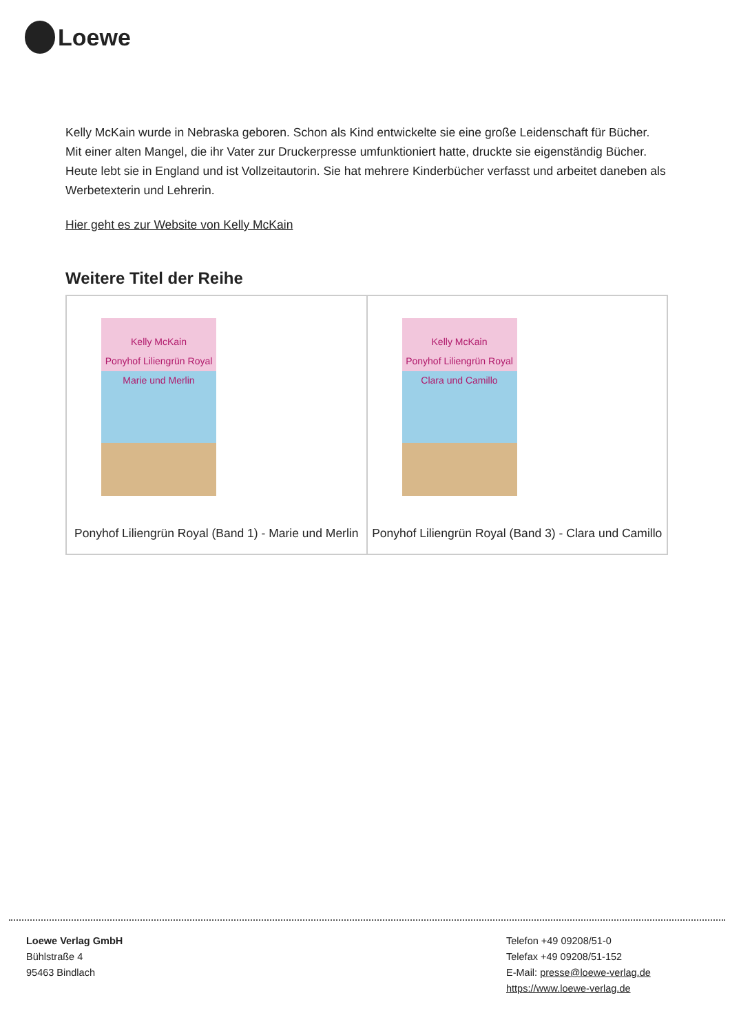Loewe
Kelly McKain wurde in Nebraska geboren. Schon als Kind entwickelte sie eine große Leidenschaft für Bücher. Mit einer alten Mangel, die ihr Vater zur Druckerpresse umfunktioniert hatte, druckte sie eigenständig Bücher. Heute lebt sie in England und ist Vollzeitautorin. Sie hat mehrere Kinderbücher verfasst und arbeitet daneben als Werbetexterin und Lehrerin.
Hier geht es zur Website von Kelly McKain
Weitere Titel der Reihe
| Kelly McKain Ponyhof Liliengrün Royal Marie und Merlin Ponyhof Liliengrün Royal (Band 1) - Marie und Merlin | Kelly McKain Ponyhof Liliengrün Royal Clara und Camillo Ponyhof Liliengrün Royal (Band 3) - Clara und Camillo |
Loewe Verlag GmbH
Bühlstraße 4
95463 Bindlach
Telefon +49 09208/51-0
Telefax +49 09208/51-152
E-Mail: presse@loewe-verlag.de
https://www.loewe-verlag.de